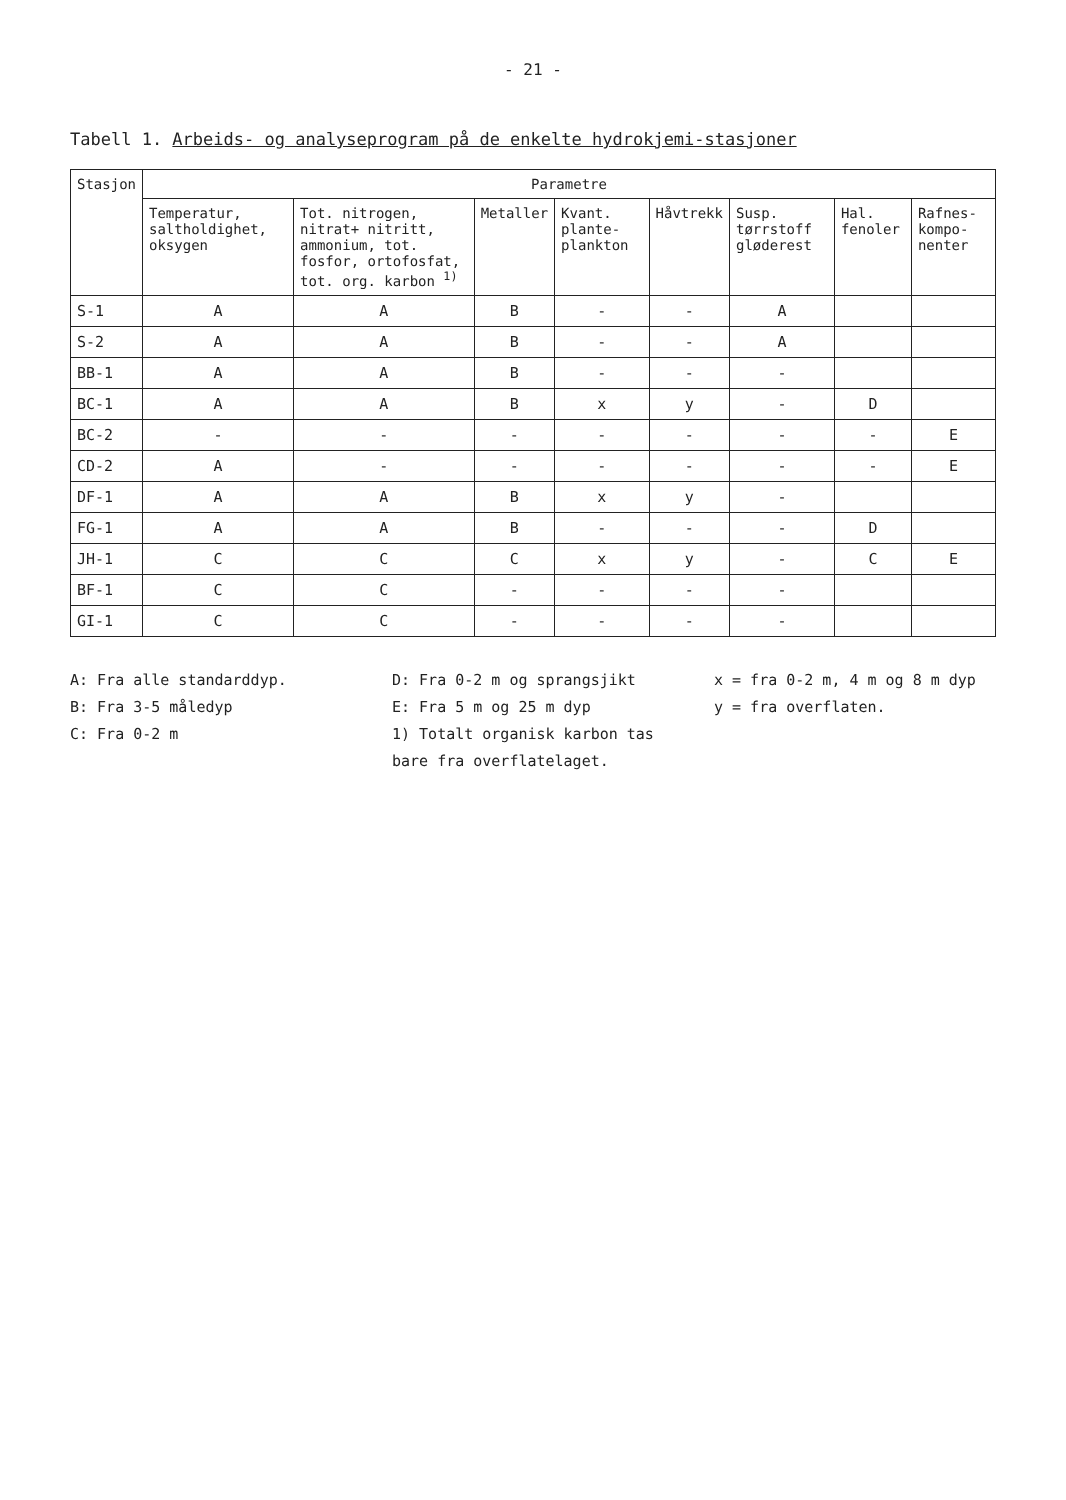- 21 -
Tabell 1. Arbeids- og analyseprogram på de enkelte hydrokjemi-stasjoner
| Stasjon | Parametre | | | | | | | |
| --- | --- | --- | --- | --- | --- | --- | --- | --- |
| | Temperatur, saltholdighet, oksygen | Tot. nitrogen, nitrat+ nitritt, ammonium, tot. fosfor, ortofosfat, tot. org. karbon <sup>1)</sup> | Metaller | Kvant. plante-plankton | Håvtrekk | Susp. tørrstoff gløderest | Hal. fenoler | Rafnes-kompo-nenter |
| S-1 | A | A | B | - | - | A | | |
| S-2 | A | A | B | - | - | A | | |
| BB-1 | A | A | B | - | - | - | | |
| BC-1 | A | A | B | x | y | - | D | |
| BC-2 | - | - | - | - | - | - | - | E |
| CD-2 | A | - | - | - | - | - | - | E |
| DF-1 | A | A | B | x | y | - | | |
| FG-1 | A | A | B | - | - | - | D | |
| JH-1 | C | C | C | x | y | - | C | E |
| BF-1 | C | C | - | - | - | - | | |
| GI-1 | C | C | - | - | - | - | | |
A: Fra alle standarddyp.
B: Fra 3-5 måledyp
C: Fra 0-2 m
D: Fra 0-2 m og sprangsjikt
E: Fra 5 m og 25 m dyp
1) Totalt organisk karbon tas bare fra overflatelaget.
x = fra 0-2 m, 4 m og 8 m dyp
y = fra overflaten.